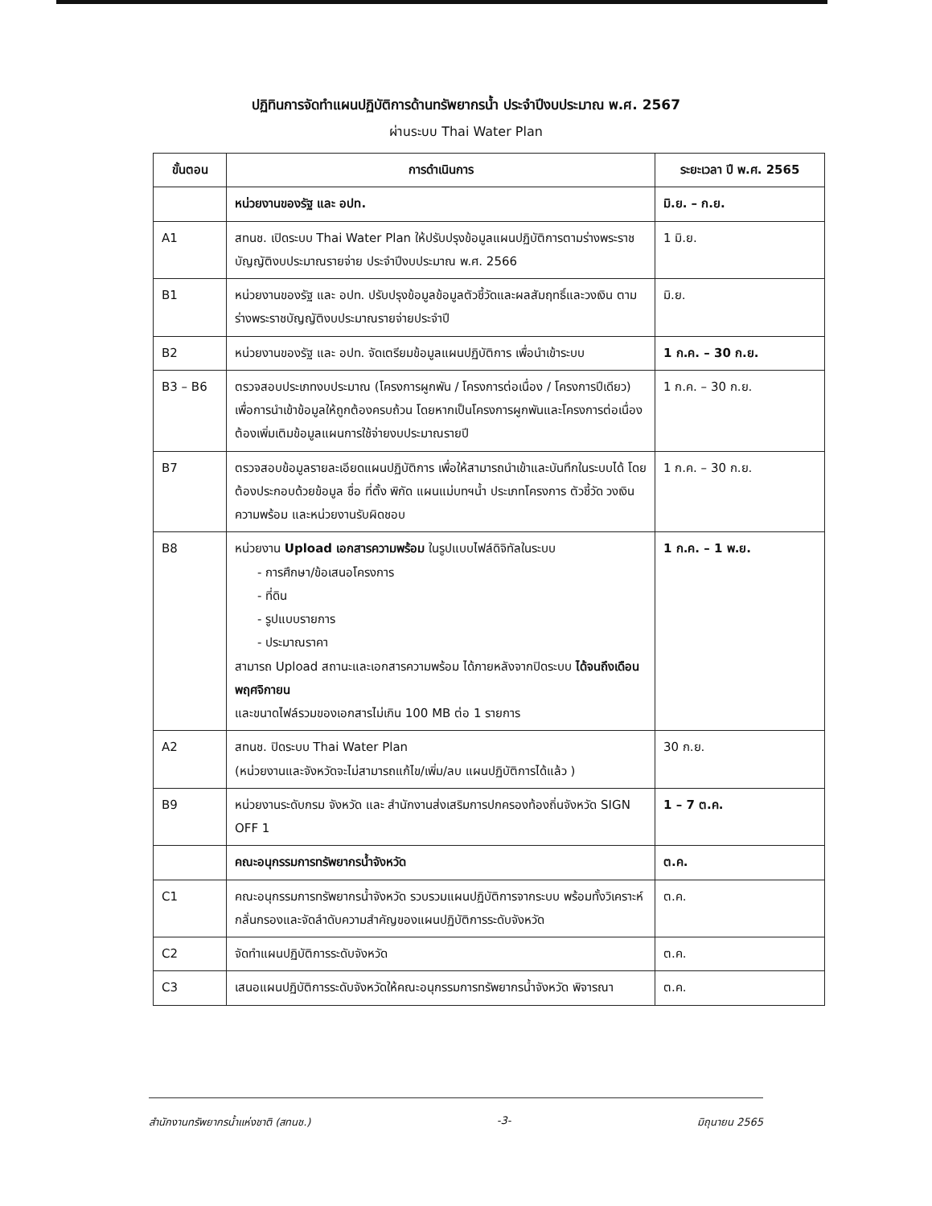ปฏิทินการจัดทำแผนปฏิบัติการด้านทรัพยากรน้ำ ประจำปีงบประมาณ พ.ศ. 2567
ผ่านระบบ Thai Water Plan
| ขั้นตอน | การดำเนินการ | ระยะเวลา ปี พ.ศ. 2565 |
| --- | --- | --- |
| | หน่วยงานของรัฐ และ อปท. | มิ.ย. – ก.ย. |
| A1 | สทนช. เปิดระบบ Thai Water Plan ให้ปรับปรุงข้อมูลแผนปฏิบัติการตามร่างพระราชบัญญัติงบประมาณรายจ่าย ประจำปีงบประมาณ พ.ศ. 2566 | 1 มิ.ย. |
| B1 | หน่วยงานของรัฐ และ อปท. ปรับปรุงข้อมูลข้อมูลตัวชี้วัดและผลสัมฤทธิ์และวงเงิน ตามร่างพระราชบัญญัติงบประมาณรายจ่ายประจำปี | มิ.ย. |
| B2 | หน่วยงานของรัฐ และ อปท. จัดเตรียมข้อมูลแผนปฏิบัติการ เพื่อนำเข้าระบบ | 1 ก.ค. – 30 ก.ย. |
| B3 – B6 | ตรวจสอบประเภทงบประมาณ (โครงการผูกพัน / โครงการต่อเนื่อง / โครงการปีเดียว) เพื่อการนำเข้าข้อมูลให้ถูกต้องครบถ้วน โดยหากเป็นโครงการผูกพันและโครงการต่อเนื่อง ต้องเพิ่มเติมข้อมูลแผนการใช้จ่ายงบประมาณรายปี | 1 ก.ค. – 30 ก.ย. |
| B7 | ตรวจสอบข้อมูลรายละเอียดแผนปฏิบัติการ เพื่อให้สามารถนำเข้าและบันทึกในระบบได้ โดยต้องประกอบด้วยข้อมูล ชื่อ ที่ตั้ง พิกัด แผนแม่บทฯน้ำ ประเภทโครงการ ตัวชี้วัด วงเงิน ความพร้อม และหน่วยงานรับผิดชอบ | 1 ก.ค. – 30 ก.ย. |
| B8 | หน่วยงาน Upload เอกสารความพร้อม ในรูปแบบไฟล์ดิจิทัลในระบบ - การศึกษา/ข้อเสนอโครงการ - ที่ดิน - รูปแบบรายการ - ประมาณราคา สามารถ Upload สถานะและเอกสารความพร้อม ได้ภายหลังจากปิดระบบ ได้จนถึงเดือนพฤศจิกายน และขนาดไฟล์รวมของเอกสารไม่เกิน 100 MB ต่อ 1 รายการ | 1 ก.ค. – 1 พ.ย. |
| A2 | สทนช. ปิดระบบ Thai Water Plan (หน่วยงานและจังหวัดจะไม่สามารถแก้ไข/เพิ่ม/ลบ แผนปฏิบัติการได้แล้ว ) | 30 ก.ย. |
| B9 | หน่วยงานระดับกรม จังหวัด และ สำนักงานส่งเสริมการปกครองท้องถิ่นจังหวัด SIGN OFF 1 | 1 – 7 ต.ค. |
| | คณะอนุกรรมการทรัพยากรน้ำจังหวัด | ต.ค. |
| C1 | คณะอนุกรรมการทรัพยากรน้ำจังหวัด รวบรวมแผนปฏิบัติการจากระบบ พร้อมทั้งวิเคราะห์กลั่นกรองและจัดลำดับความสำคัญของแผนปฏิบัติการระดับจังหวัด | ต.ค. |
| C2 | จัดทำแผนปฏิบัติการระดับจังหวัด | ต.ค. |
| C3 | เสนอแผนปฏิบัติการระดับจังหวัดให้คณะอนุกรรมการทรัพยากรน้ำจังหวัด พิจารณา | ต.ค. |
สำนักงานทรัพยากรน้ำแห่งชาติ (สทนช.) -3- มิถุนายน 2565